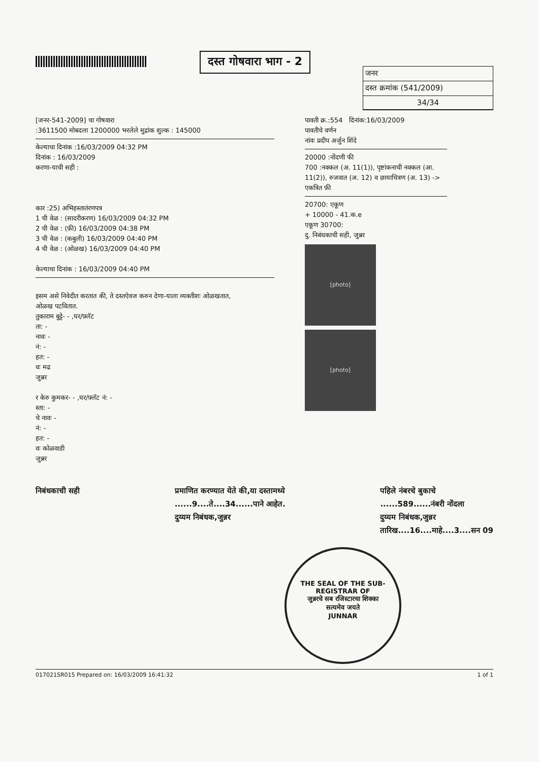दस्त गोषवारा भाग - 2
जनर
दस्त क्रमांक (541/2009)
34/34
[जनर-541-2009] चा गोषवारा
:3611500 मोबदला 1200000 भरलेले मुद्रांक शुल्क : 145000
केल्याचा दिनांक :16/03/2009 04:32 PM
दिनांक : 16/03/2009
करणा-याची सही :
कार :25) अभिहस्तातंरणपत्र
1 ची वेळ : (सादरीकरण) 16/03/2009 04:32 PM
2 ची वेळ : (फ़ी) 16/03/2009 04:38 PM
3 ची वेळ : (कबुली) 16/03/2009 04:40 PM
4 ची वेळ : (ओळख) 16/03/2009 04:40 PM
केल्याचा दिनांक : 16/03/2009 04:40 PM
इसम असे निवेदीत करतात की, ते दस्तऐवज करुन देणा-याला व्यक्तीशः ओळखतात,
ओळख पटवितात.
तुकाराम बुट्टे- - ,घर/फ़्लॅट
ता: -
नावः -
नं: -
हत: -
वः मढ
जुन्नर
र केरु कुमकर- - ,घर/फ़्लॅट नं: -
स्ता: -
चे नावः -
नं: -
हत: -
वः कोळवाडी
जुन्नर
पावती क्र.:554 दिनांक:16/03/2009
पावतीचे वर्णन
नांवः प्रदीप अर्जुन शिंदे
20000 :नोंदणी फी
700 :नक्कल (अ. 11(1)), पृष्टांकनाची नक्कल (आ. 11(2)), रुजवात (अ. 12) व छायाचित्रण (अ. 13) -> एकत्रित फ़ी
20700: एकूण
+ 10000 - 41.क.e
एकूण 30700:
दु. निबंधकाची सही, जुन्नर
[photo]
[photo]
निबंधकाची सही प्रमाणित करण्यात येते की,या दस्तामध्ये
......9....ते....34......पाने आहेत.
दुय्यम निबंधक,जुन्नर
पहिले नंबरचे बुकाचे
......589......नंबरी नोंदला
दुय्यम निबंधक,जुन्नर
तारिख....16....माहे....3....सन 09
THE SEAL OF THE SUB-REGISTRAR OF
जुन्नरचे सब रजिस्टारचा शिक्का
सत्यमेव जयते
JUNNAR
017021SR015 Prepared on: 16/03/2009 16:41:32 1 of 1